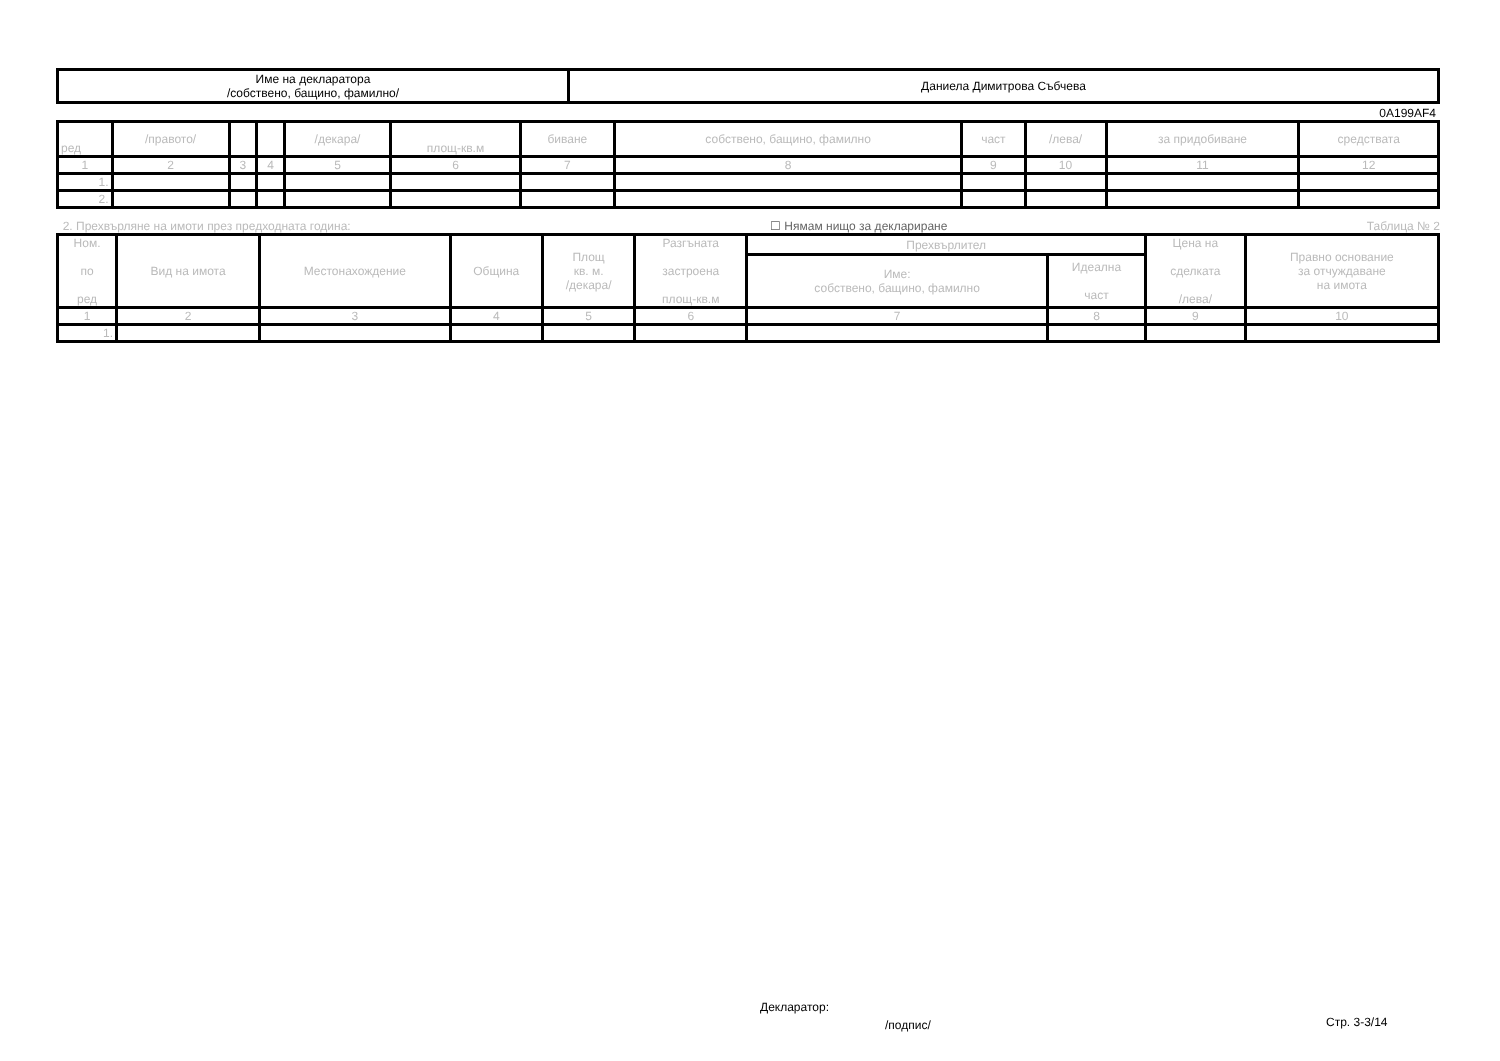| Име на декларатора /собствено, бащино, фамилно/ | Даниела Димитрова Събчева |
0A199AF4
| ред | /правото/ | | | /декара/ | площ-кв.м | биване | собствено, бащино, фамилно | част | /лева/ | за придобиване | средствата |
| --- | --- | --- | --- | --- | --- | --- | --- | --- | --- | --- | --- |
| 1 | 2 | 3 | 4 | 5 | 6 | 7 | 8 | 9 | 10 | 11 | 12 |
| 1. | | | | | | | | | | | |
| 2. | | | | | | | | | | | |
2. Прехвърляне на имоти през предходната година: ☐ Нямам нищо за деклариране Таблица № 2
| Ном. по ред | Вид на имота | Местонахождение | Община | Площ кв. м. /декара/ | Разгъната застроена площ-кв.м | Прехвърлител | | Цена на сделката /лева/ | Правно основание за отчуждаване на имота |
| --- | --- | --- | --- | --- | --- | --- | --- | --- | --- |
| | | | | | | Име: собствено, бащино, фамилно | Идеална част | | |
| 1 | 2 | 3 | 4 | 5 | 6 | 7 | 8 | 9 | 10 |
| 1. | | | | | | | | | |
Декларатор:
/подпис/ Стр. 3-3/14